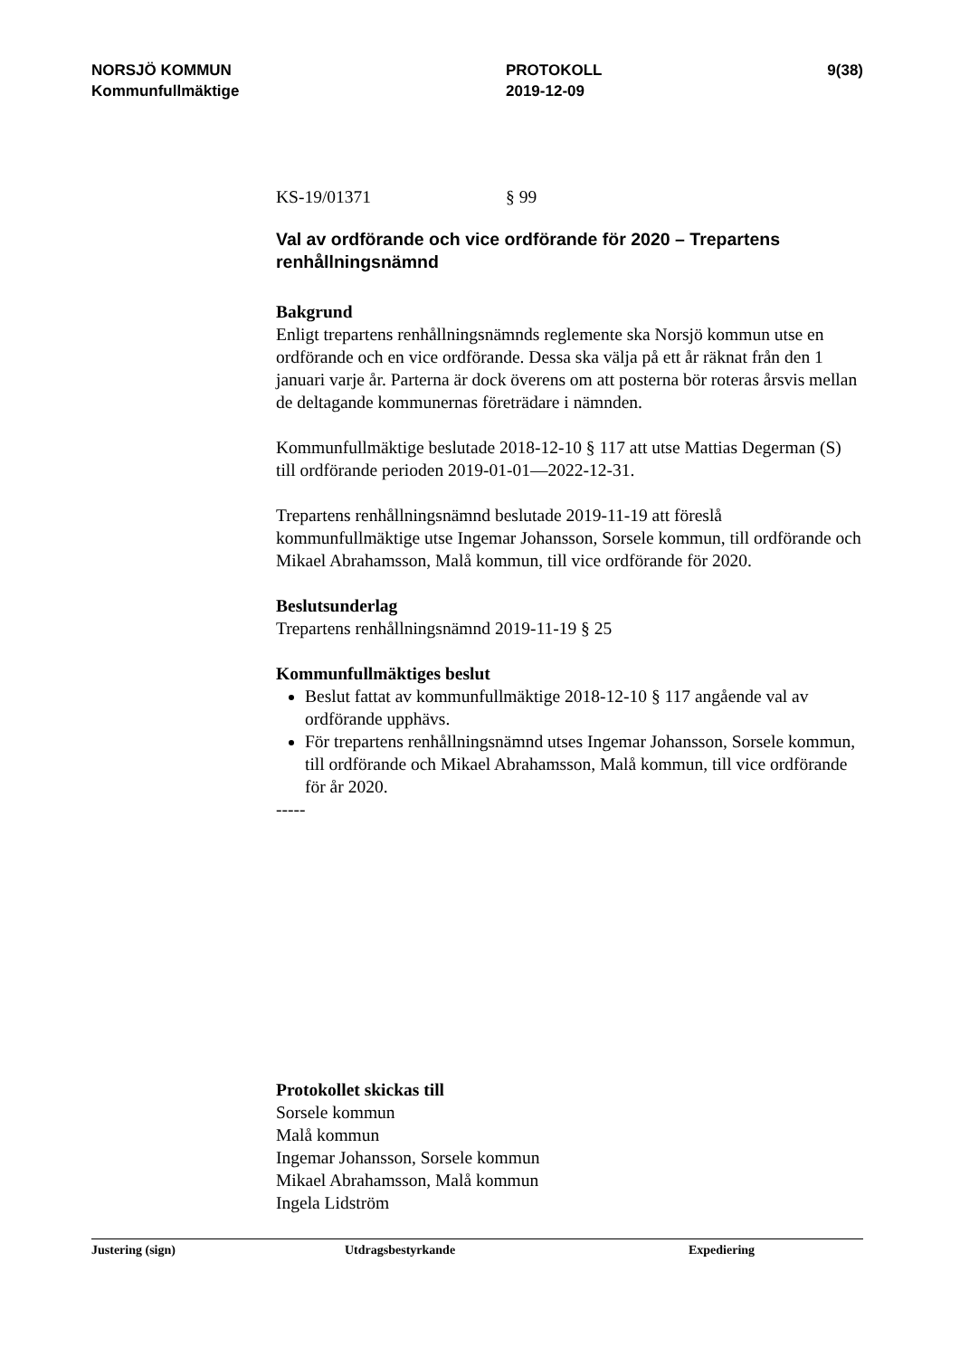NORSJÖ KOMMUN
Kommunfullmäktige
PROTOKOLL
2019-12-09
9(38)
KS-19/01371 § 99
Val av ordförande och vice ordförande för 2020 – Trepartens renhållningsnämnd
Bakgrund
Enligt trepartens renhållningsnämnds reglemente ska Norsjö kommun utse en ordförande och en vice ordförande. Dessa ska välja på ett år räknat från den 1 januari varje år. Parterna är dock överens om att posterna bör roteras årsvis mellan de deltagande kommunernas företrädare i nämnden.
Kommunfullmäktige beslutade 2018-12-10 § 117 att utse Mattias Degerman (S) till ordförande perioden 2019-01-01—2022-12-31.
Trepartens renhållningsnämnd beslutade 2019-11-19 att föreslå kommunfullmäktige utse Ingemar Johansson, Sorsele kommun, till ordförande och Mikael Abrahamsson, Malå kommun, till vice ordförande för 2020.
Beslutsunderlag
Trepartens renhållningsnämnd 2019-11-19 § 25
Kommunfullmäktiges beslut
Beslut fattat av kommunfullmäktige 2018-12-10 § 117 angående val av ordförande upphävs.
För trepartens renhållningsnämnd utses Ingemar Johansson, Sorsele kommun, till ordförande och Mikael Abrahamsson, Malå kommun, till vice ordförande för år 2020.
-----
Protokollet skickas till
Sorsele kommun
Malå kommun
Ingemar Johansson, Sorsele kommun
Mikael Abrahamsson, Malå kommun
Ingela Lidström
Justering (sign) Utdragsbestyrkande Expediering